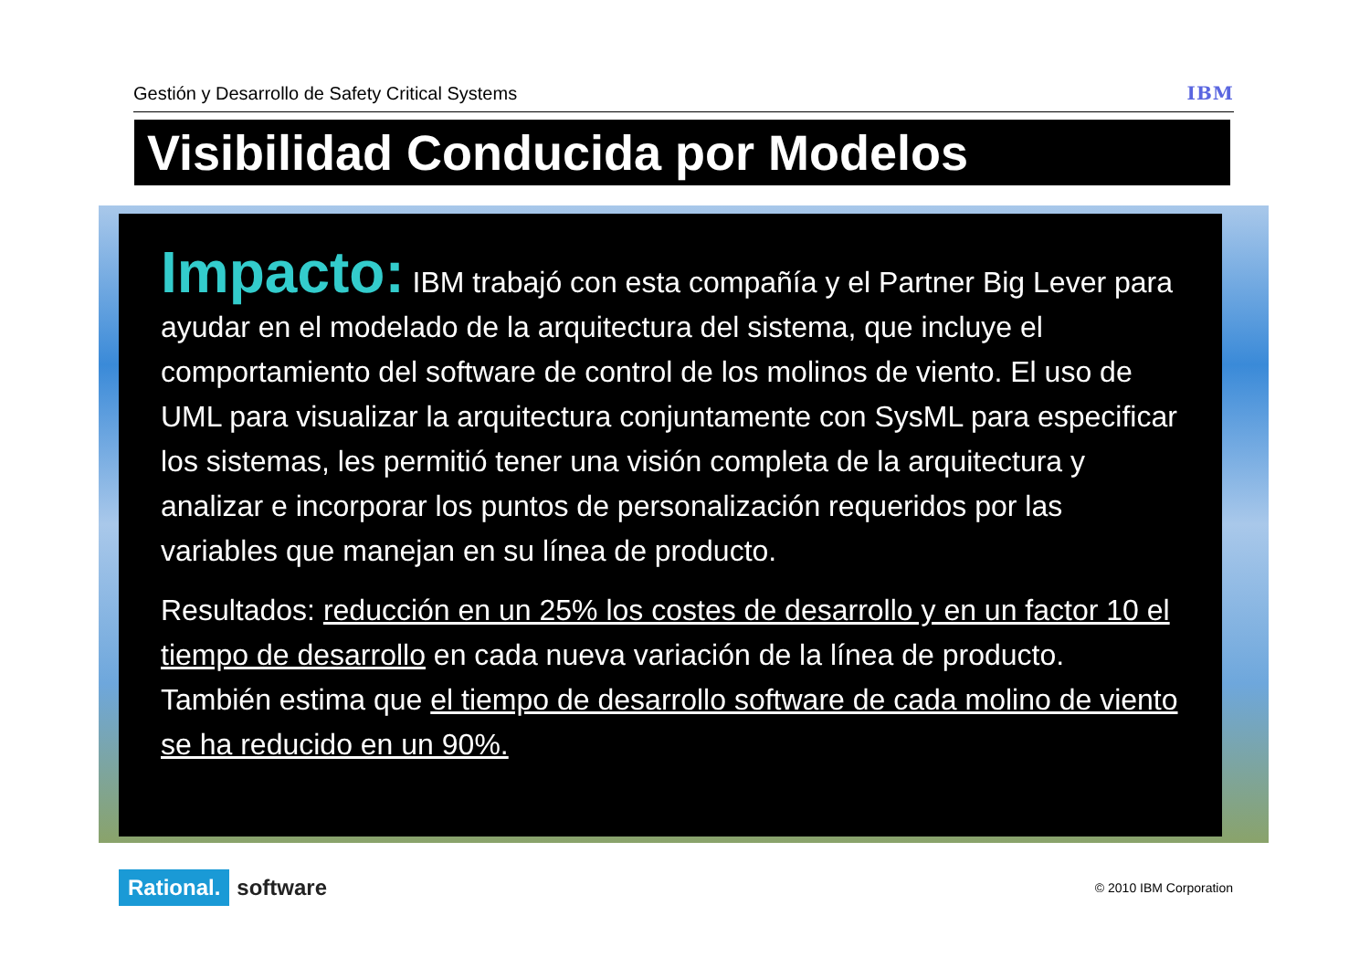Gestión y Desarrollo de Safety Critical Systems IBM
Visibilidad Conducida por Modelos
Impacto: IBM trabajó con esta compañía y el Partner Big Lever para ayudar en el modelado de la arquitectura del sistema, que incluye el comportamiento del software de control de los molinos de viento. El uso de UML para visualizar la arquitectura conjuntamente con SysML para especificar los sistemas, les permitió tener una visión completa de la arquitectura y analizar e incorporar los puntos de personalización requeridos por las variables que manejan en su línea de producto.
Resultados: reducción en un 25% los costes de desarrollo y en un factor 10 el tiempo de desarrollo en cada nueva variación de la línea de producto. También estima que el tiempo de desarrollo software de cada molino de viento se ha reducido en un 90%.
Rational. software
© 2010 IBM Corporation